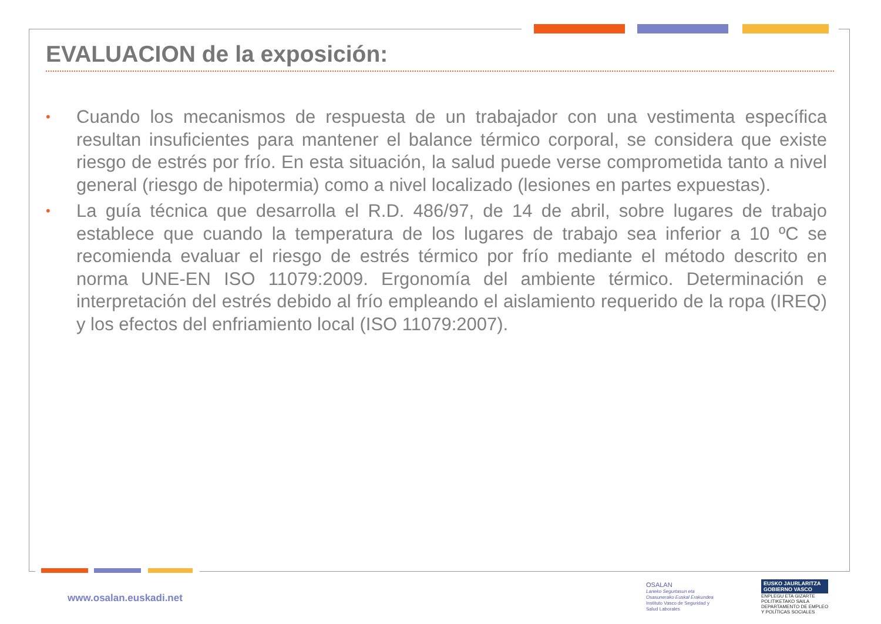EVALUACION de la exposición:
• Cuando los mecanismos de respuesta de un trabajador con una vestimenta específica resultan insuficientes para mantener el balance térmico corporal, se considera que existe riesgo de estrés por frío. En esta situación, la salud puede verse comprometida tanto a nivel general (riesgo de hipotermia) como a nivel localizado (lesiones en partes expuestas).
• La guía técnica que desarrolla el R.D. 486/97, de 14 de abril, sobre lugares de trabajo establece que cuando la temperatura de los lugares de trabajo sea inferior a 10 ºC se recomienda evaluar el riesgo de estrés térmico por frío mediante el método descrito en norma UNE-EN ISO 11079:2009. Ergonomía del ambiente térmico. Determinación e interpretación del estrés debido al frío empleando el aislamiento requerido de la ropa (IREQ) y los efectos del enfriamiento local (ISO 11079:2007).
www.osalan.euskadi.net
OSALAN
Laneko Segurtasun eta
Osasunerako Euskal Erakundea
Instituto Vasco de Seguridad y
Salud Laborales
EUSKO JAURLARITZA
GOBIERNO VASCO
ENPLEGU ETA GIZARTE
POLITIKETAKO SAILA
DEPARTAMENTO DE EMPLEO
Y POLÍTICAS SOCIALES